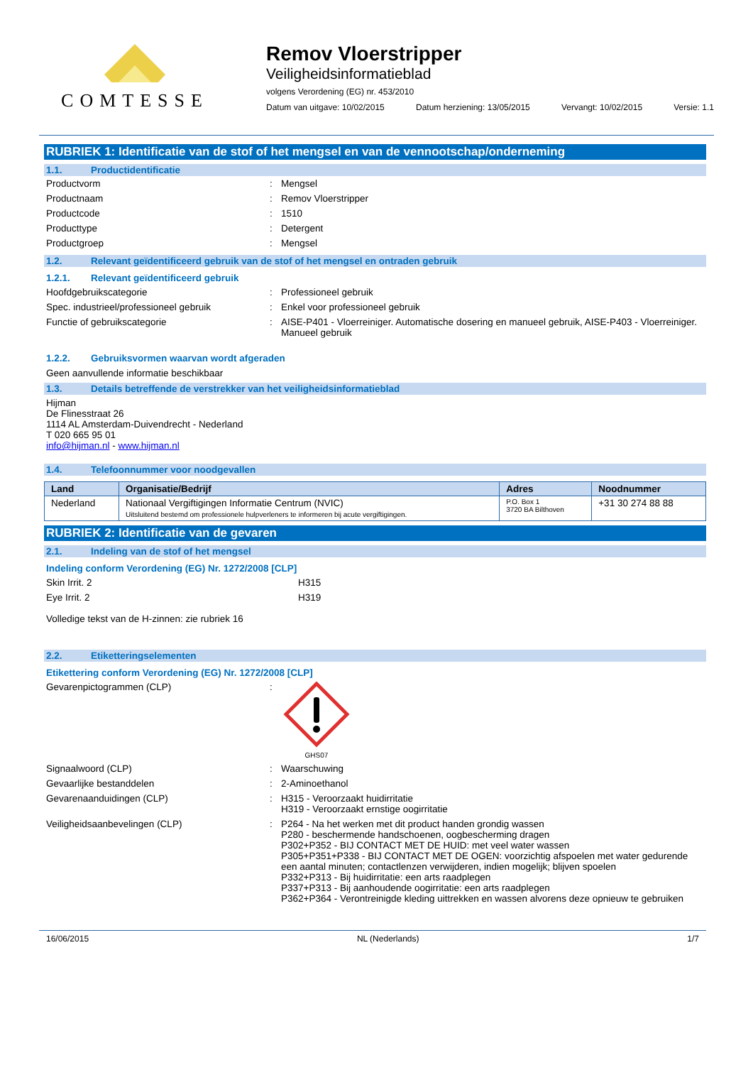COMTESSE
Remov Vloerstripper
Veiligheidsinformatieblad
volgens Verordening (EG) nr. 453/2010
Datum van uitgave: 10/02/2015 Datum herziening: 13/05/2015 Vervangt: 10/02/2015 Versie: 1.1
RUBRIEK 1: Identificatie van de stof of het mengsel en van de vennootschap/onderneming
1.1. Productidentificatie
Productvorm : Mengsel
Productnaam : Remov Vloerstripper
Productcode : 1510
Producttype : Detergent
Productgroep : Mengsel
1.2. Relevant geïdentificeerd gebruik van de stof of het mengsel en ontraden gebruik
1.2.1. Relevant geïdentificeerd gebruik
Hoofdgebruikscategorie : Professioneel gebruik
Spec. industrieel/professioneel gebruik
: Enkel voor professioneel gebruik
Functie of gebruikscategorie : AISE-P401 - Vloerreiniger. Automatische dosering en manueel gebruik, AISE-P403 - Vloerreiniger. Manueel gebruik
1.2.2. Gebruiksvormen waarvan wordt afgeraden
Geen aanvullende informatie beschikbaar
1.3. Details betreffende de verstrekker van het veiligheidsinformatieblad
Hijman
De Flinesstraat 26
1114 AL Amsterdam-Duivendrecht - Nederland
T 020 665 95 01
info@hijman.nl - www.hijman.nl
1.4. Telefoonnummer voor noodgevallen
| Land | Organisatie/Bedrijf | Adres | Noodnummer |
| --- | --- | --- | --- |
| Nederland | Nationaal Vergiftigingen Informatie Centrum (NVIC) Uitsluitend bestemd om professionele hulpverleners te informeren bij acute vergiftigingen. | P.O. Box 1 3720 BA Bilthoven | +31 30 274 88 88 |
RUBRIEK 2: Identificatie van de gevaren
2.1. Indeling van de stof of het mengsel
Indeling conform Verordening (EG) Nr. 1272/2008 [CLP]
Skin Irrit. 2 H315
Eye Irrit. 2 H319
Volledige tekst van de H-zinnen: zie rubriek 16
2.2. Etiketteringselementen
Etikettering conform Verordening (EG) Nr. 1272/2008 [CLP]
Gevarenpictogrammen (CLP) :
GHS07
Signaalwoord (CLP) : Waarschuwing
Gevaarlijke bestanddelen : 2-Aminoethanol
Gevarenaanduidingen (CLP) : H315 - Veroorzaakt huidirritatie
H319 - Veroorzaakt ernstige oogirritatie
Veiligheidsaanbevelingen (CLP) : P264 - Na het werken met dit product handen grondig wassen
P280 - beschermende handschoenen, oogbescherming dragen
P302+P352 - BIJ CONTACT MET DE HUID: met veel water wassen
P305+P351+P338 - BIJ CONTACT MET DE OGEN: voorzichtig afspoelen met water gedurende een aantal minuten; contactlenzen verwijderen, indien mogelijk; blijven spoelen
P332+P313 - Bij huidirritatie: een arts raadplegen
P337+P313 - Bij aanhoudende oogirritatie: een arts raadplegen
P362+P364 - Verontreinigde kleding uittrekken en wassen alvorens deze opnieuw te gebruiken
16/06/2015 NL (Nederlands) 1/7